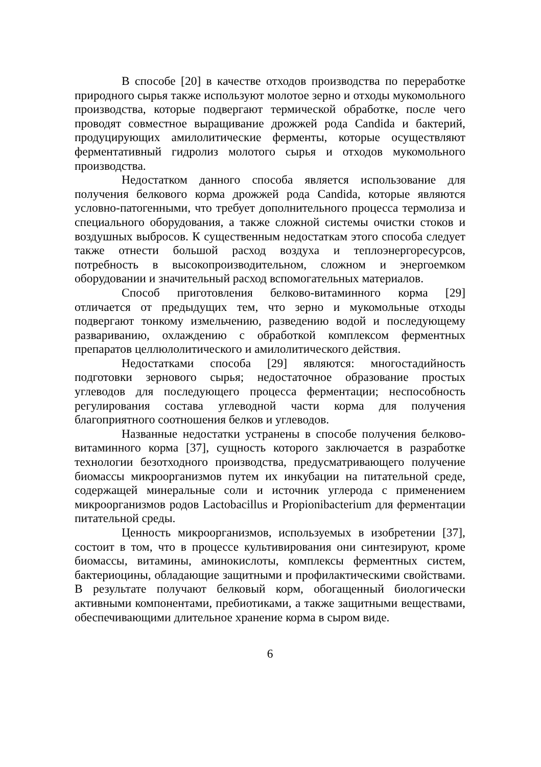В способе [20] в качестве отходов производства по переработке природного сырья также используют молотое зерно и отходы мукомольного производства, которые подвергают термической обработке, после чего проводят совместное выращивание дрожжей рода Candida и бактерий, продуцирующих амилолитические ферменты, которые осуществляют ферментативный гидролиз молотого сырья и отходов мукомольного производства.
Недостатком данного способа является использование для получения белкового корма дрожжей рода Candida, которые являются условно-патогенными, что требует дополнительного процесса термолиза и специального оборудования, а также сложной системы очистки стоков и воздушных выбросов. К существенным недостаткам этого способа следует также отнести большой расход воздуха и теплоэнергоресурсов, потребность в высокопроизводительном, сложном и энергоемком оборудовании и значительный расход вспомогательных материалов.
Способ приготовления белково-витаминного корма [29] отличается от предыдущих тем, что зерно и мукомольные отходы подвергают тонкому измельчению, разведению водой и последующему разваривани­ю, охлаждению с обработкой комплексом ферментных препаратов целлюлолитического и амилолитического действия.
Недостатками способа [29] являются: многостадийность подготовки зернового сырья; недостаточное образование простых углеводов для последующего процесса ферментации; неспособность регулирования состава углеводной части корма для получения благоприятного соотношения белков и углеводов.
Названные недостатки устранены в способе получения белково-витаминного корма [37], сущность которого заключается в разработке технологии безотходного производства, предусматривающего получение биомассы микроорганизмов путем их инкубации на питательной среде, содержащей минеральные соли и источник углерода с применением микроорганизмов родов Lactobacillus и Propionibacterium для ферментации питательной среды.
Ценность микроорганизмов, используемых в изобретении [37], состоит в том, что в процессе культивирования они синтезируют, кроме биомассы, витамины, аминокислоты, комплексы ферментных систем, бактериоцины, обладающие защитными и профилактическими свойствами. В результате получают белковый корм, обогащенный биологически активными компонентами, пребиотиками, а также защитными веществами, обеспечивающими длительное хранение корма в сыром виде.
6